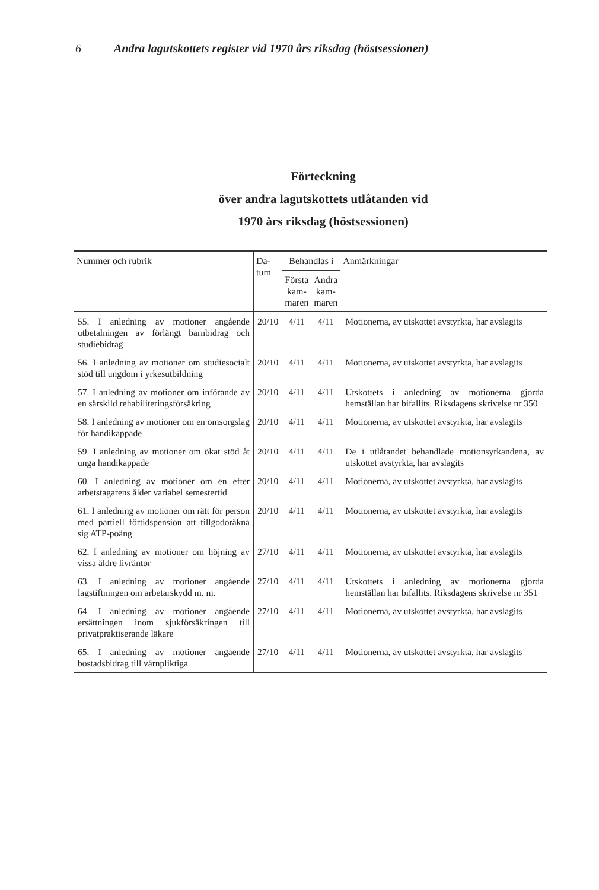6 Andra lagutskottets register vid 1970 års riksdag (höstsessionen)
Förteckning
över andra lagutskottets utlåtanden vid
1970 års riksdag (höstsessionen)
| Nummer och rubrik | Da- tum | Behandlas i | | Anmärkningar |
| --- | --- | --- | --- | --- |
| | | Första kam- maren | Andra kam- maren | |
| 55. I anledning av motioner angående utbetalningen av förlängt barnbidrag och studiebidrag | 20/10 | 4/11 | 4/11 | Motionerna, av utskottet avstyrkta, har avslagits |
| 56. I anledning av motioner om studiesocialt stöd till ungdom i yrkesutbildning | 20/10 | 4/11 | 4/11 | Motionerna, av utskottet avstyrkta, har avslagits |
| 57. I anledning av motioner om införande av en särskild rehabiliteringsförsäkring | 20/10 | 4/11 | 4/11 | Utskottets i anledning av motionerna gjorda hemställan har bifallits. Riksdagens skrivelse nr 350 |
| 58. I anledning av motioner om en omsorgslag för handikappade | 20/10 | 4/11 | 4/11 | Motionerna, av utskottet avstyrkta, har avslagits |
| 59. I anledning av motioner om ökat stöd åt unga handikappade | 20/10 | 4/11 | 4/11 | De i utlåtandet behandlade motionsyrkandena, av utskottet avstyrkta, har avslagits |
| 60. I anledning av motioner om en efter arbetstagarens ålder variabel semestertid | 20/10 | 4/11 | 4/11 | Motionerna, av utskottet avstyrkta, har avslagits |
| 61. I anledning av motioner om rätt för person med partiell förtidspension att tillgodoräkna sig ATP-poäng | 20/10 | 4/11 | 4/11 | Motionerna, av utskottet avstyrkta, har avslagits |
| 62. I anledning av motioner om höjning av vissa äldre livräntor | 27/10 | 4/11 | 4/11 | Motionerna, av utskottet avstyrkta, har avslagits |
| 63. I anledning av motioner angående lagstiftningen om arbetarskydd m. m. | 27/10 | 4/11 | 4/11 | Utskottets i anledning av motionerna gjorda hemställan har bifallits. Riksdagens skrivelse nr 351 |
| 64. I anledning av motioner angående ersättningen inom sjukförsäkringen till privatpraktiserande läkare | 27/10 | 4/11 | 4/11 | Motionerna, av utskottet avstyrkta, har avslagits |
| 65. I anledning av motioner angående bostadsbidrag till värnpliktiga | 27/10 | 4/11 | 4/11 | Motionerna, av utskottet avstyrkta, har avslagits |